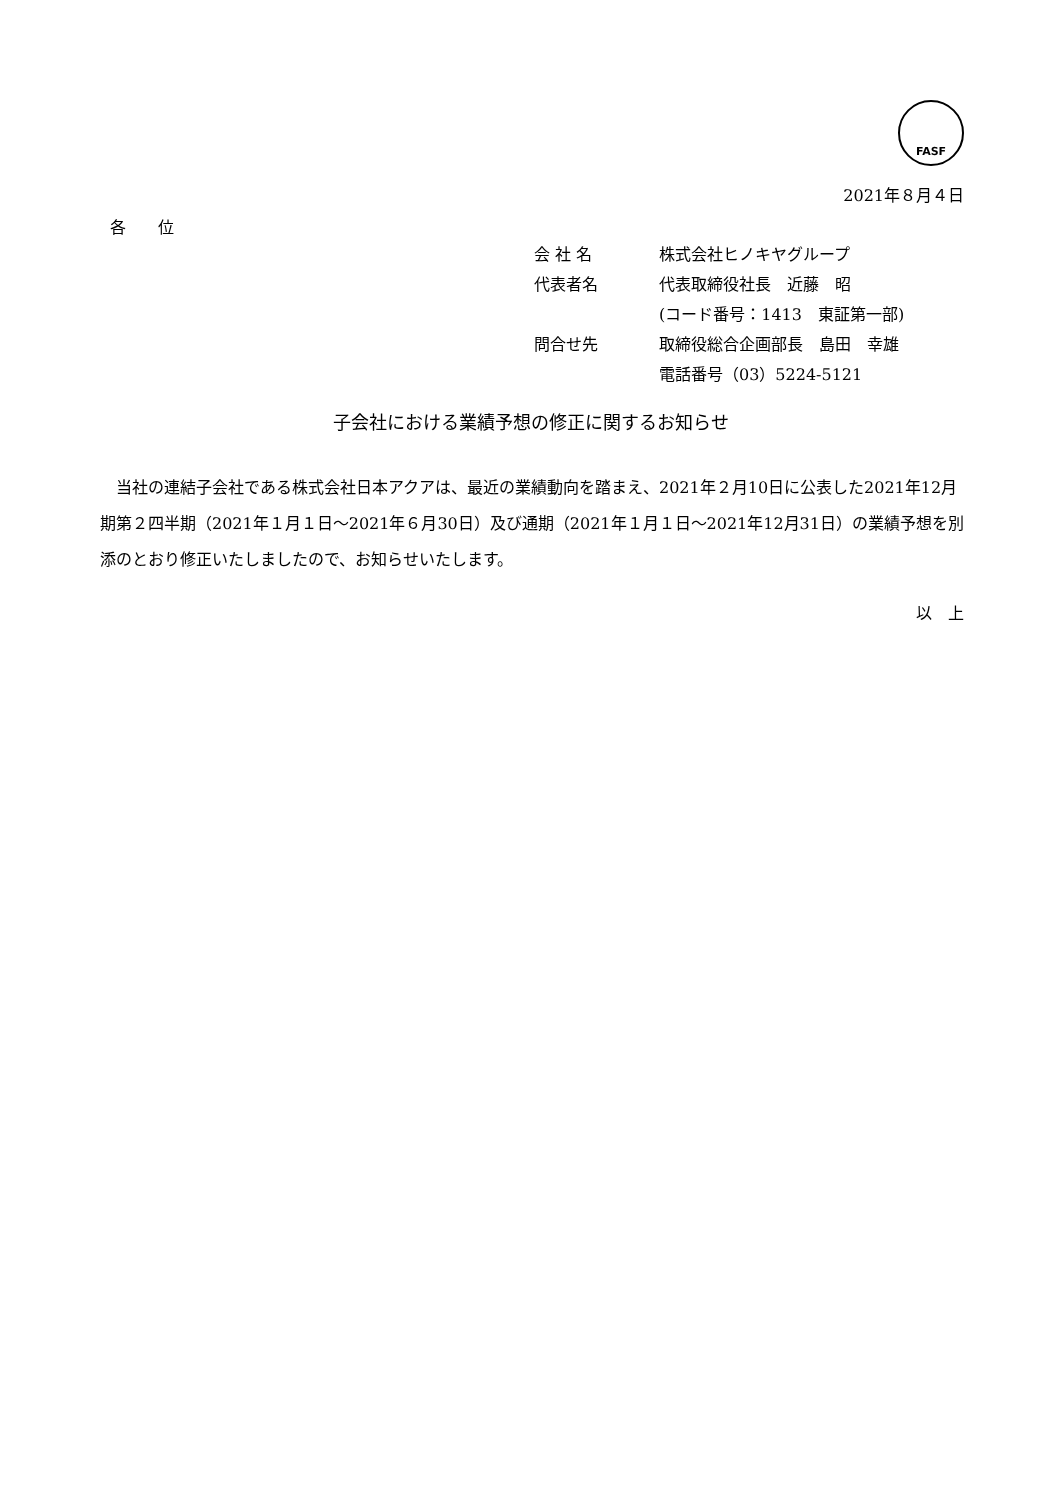FASF
2021年８月４日
各　　位
| 会 社 名 | 株式会社ヒノキヤグループ |
| 代表者名 | 代表取締役社長 近藤 昭 |
| | (コード番号：1413 東証第一部) |
| 問合せ先 | 取締役総合企画部長 島田 幸雄 |
| | 電話番号（03）5224-5121 |
子会社における業績予想の修正に関するお知らせ
　当社の連結子会社である株式会社日本アクアは、最近の業績動向を踏まえ、2021年２月10日に公表した2021年12月期第２四半期（2021年１月１日～2021年６月30日）及び通期（2021年１月１日～2021年12月31日）の業績予想を別添のとおり修正いたしましたので、お知らせいたします。
以　上